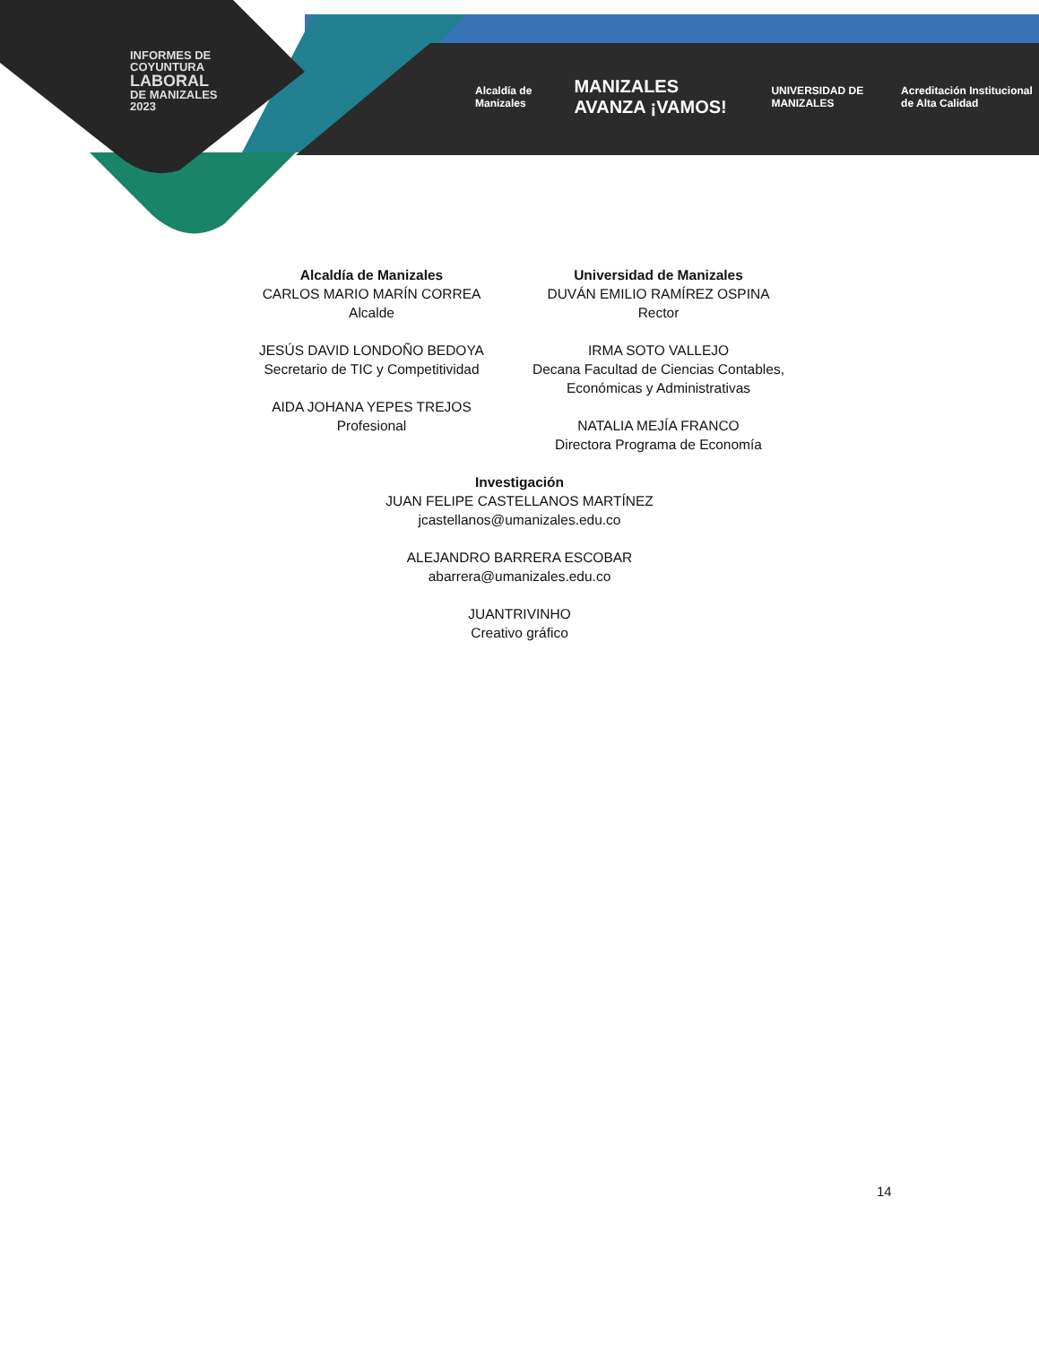INFORMES DE
COYUNTURA
LABORAL
DE MANIZALES
2023
Alcaldía de Manizales MANIZALES AVANZA ¡VAMOS! UNIVERSIDAD DE MANIZALES Acreditación Institucional de Alta Calidad
Alcaldía de Manizales
CARLOS MARIO MARÍN CORREA
Alcalde
JESÚS DAVID LONDOÑO BEDOYA
Secretario de TIC y Competitividad
AIDA JOHANA YEPES TREJOS
Profesional
Universidad de Manizales
DUVÁN EMILIO RAMÍREZ OSPINA
Rector
IRMA SOTO VALLEJO
Decana Facultad de Ciencias Contables, Económicas y Administrativas
NATALIA MEJÍA FRANCO
Directora Programa de Economía
Investigación
JUAN FELIPE CASTELLANOS MARTÍNEZ
jcastellanos@umanizales.edu.co
ALEJANDRO BARRERA ESCOBAR
abarrera@umanizales.edu.co
JUANTRIVINHO
Creativo gráfico
14